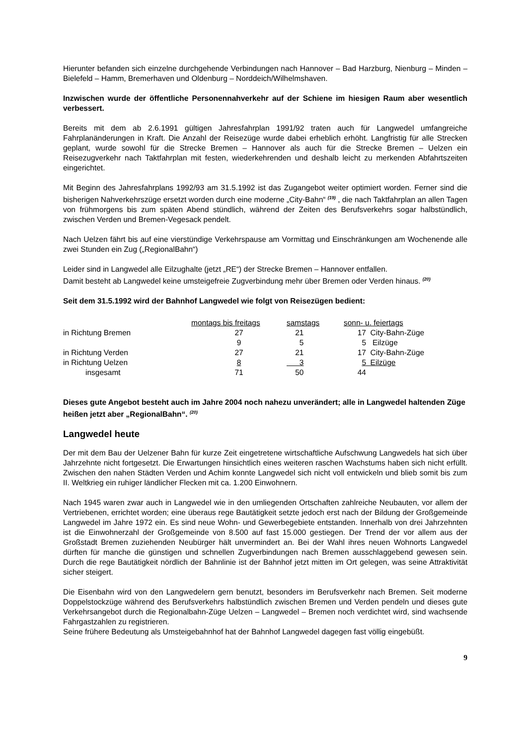Hierunter befanden sich einzelne durchgehende Verbindungen nach Hannover – Bad Harzburg, Nienburg – Minden – Bielefeld – Hamm, Bremerhaven und Oldenburg – Norddeich/Wilhelmshaven.
Inzwischen wurde der öffentliche Personennahverkehr auf der Schiene im hiesigen Raum aber wesentlich verbessert.
Bereits mit dem ab 2.6.1991 gültigen Jahresfahrplan 1991/92 traten auch für Langwedel umfangreiche Fahrplanänderungen in Kraft. Die Anzahl der Reisezüge wurde dabei erheblich erhöht. Langfristig für alle Strecken geplant, wurde sowohl für die Strecke Bremen – Hannover als auch für die Strecke Bremen – Uelzen ein Reisezugverkehr nach Taktfahrplan mit festen, wiederkehrenden und deshalb leicht zu merkenden Abfahrtszeiten eingerichtet.
Mit Beginn des Jahresfahrplans 1992/93 am 31.5.1992 ist das Zugangebot weiter optimiert worden. Ferner sind die bisherigen Nahverkehrszüge ersetzt worden durch eine moderne „City-Bahn“ <sup>(19)</sup> , die nach Taktfahrplan an allen Tagen von frühmorgens bis zum späten Abend stündlich, während der Zeiten des Berufsverkehrs sogar halbstündlich, zwischen Verden und Bremen-Vegesack pendelt.
Nach Uelzen fährt bis auf eine vierstündige Verkehrspause am Vormittag und Einschränkungen am Wochenende alle zwei Stunden ein Zug („RegionalBahn“)
Leider sind in Langwedel alle Eilzughalte (jetzt „RE“) der Strecke Bremen – Hannover entfallen.
Damit besteht ab Langwedel keine umsteigefreie Zugverbindung mehr über Bremen oder Verden hinaus. <sup>(20)</sup>
Seit dem 31.5.1992 wird der Bahnhof Langwedel wie folgt von Reisezügen bedient:
| | montags bis freitags | samstags | sonn- u. feiertags | |
| --- | --- | --- | --- | --- |
| in Richtung Bremen | 27 | 21 | 17 | City-Bahn-Züge |
| | 9 | 5 | 5 | Eilzüge |
| in Richtung Verden | 27 | 21 | 17 | City-Bahn-Züge |
| in Richtung Uelzen | 8 | 3 | 5 | Eilzüge |
| insgesamt | 71 | 50 | 44 | |
Dieses gute Angebot besteht auch im Jahre 2004 noch nahezu unverändert; alle in Langwedel haltenden Züge heißen jetzt aber „RegionalBahn“. <sup>(20)</sup>
Langwedel heute
Der mit dem Bau der Uelzener Bahn für kurze Zeit eingetretene wirtschaftliche Aufschwung Langwedels hat sich über Jahrzehnte nicht fortgesetzt. Die Erwartungen hinsichtlich eines weiteren raschen Wachstums haben sich nicht erfüllt. Zwischen den nahen Städten Verden und Achim konnte Langwedel sich nicht voll entwickeln und blieb somit bis zum II. Weltkrieg ein ruhiger ländlicher Flecken mit ca. 1.200 Einwohnern.
Nach 1945 waren zwar auch in Langwedel wie in den umliegenden Ortschaften zahlreiche Neubauten, vor allem der Vertriebenen, errichtet worden; eine überaus rege Bautätigkeit setzte jedoch erst nach der Bildung der Großgemeinde Langwedel im Jahre 1972 ein. Es sind neue Wohn- und Gewerbegebiete entstanden. Innerhalb von drei Jahrzehnten ist die Einwohnerzahl der Großgemeinde von 8.500 auf fast 15.000 gestiegen. Der Trend der vor allem aus der Großstadt Bremen zuziehenden Neubürger hält unvermindert an. Bei der Wahl ihres neuen Wohnorts Langwedel dürften für manche die günstigen und schnellen Zugverbindungen nach Bremen ausschlaggebend gewesen sein. Durch die rege Bautätigkeit nördlich der Bahnlinie ist der Bahnhof jetzt mitten im Ort gelegen, was seine Attraktivität sicher steigert.
Die Eisenbahn wird von den Langwedelern gern benutzt, besonders im Berufsverkehr nach Bremen. Seit moderne Doppelstockzüge während des Berufsverkehrs halbstündlich zwischen Bremen und Verden pendeln und dieses gute Verkehrsangebot durch die Regionalbahn-Züge Uelzen – Langwedel – Bremen noch verdichtet wird, sind wachsende Fahrgastzahlen zu registrieren.
Seine frühere Bedeutung als Umsteigebahnhof hat der Bahnhof Langwedel dagegen fast völlig eingebüßt.
9